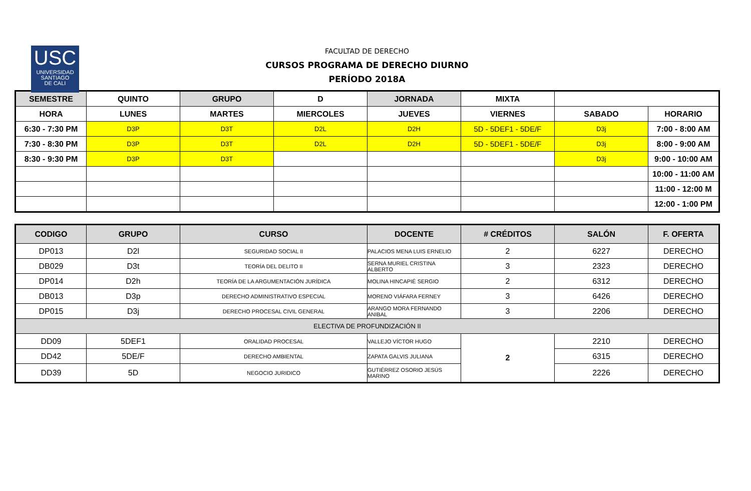USC
UNIVERSIDAD
SANTIAGO
DE CALI
FACULTAD DE DERECHO
CURSOS PROGRAMA DE DERECHO DIURNO
PERÍODO 2018A
| SEMESTRE | QUINTO | GRUPO | D | JORNADA | MIXTA | | |
| HORA | LUNES | MARTES | MIERCOLES | JUEVES | VIERNES | SABADO | HORARIO |
| 6:30 - 7:30 PM | D3P | D3T | D2L | D2H | 5D - 5DEF1 - 5DE/F | D3j | 7:00 - 8:00 AM |
| 7:30 - 8:30 PM | D3P | D3T | D2L | D2H | 5D - 5DEF1 - 5DE/F | D3j | 8:00 - 9:00 AM |
| 8:30 - 9:30 PM | D3P | D3T | | | | D3j | 9:00 - 10:00 AM |
| | | | | | | | 10:00 - 11:00 AM |
| | | | | | | | 11:00 - 12:00 M |
| | | | | | | | 12:00 - 1:00 PM |
| CODIGO | GRUPO | CURSO | DOCENTE | # CRÉDITOS | SALÓN | F. OFERTA |
| --- | --- | --- | --- | --- | --- | --- |
| DP013 | D2l | SEGURIDAD SOCIAL II | PALACIOS MENA LUIS ERNELIO | 2 | 6227 | DERECHO |
| DB029 | D3t | TEORÍA DEL DELITO II | SERNA MURIEL CRISTINA ALBERTO | 3 | 2323 | DERECHO |
| DP014 | D2h | TEORÍA DE LA ARGUMENTACIÓN JURÍDICA | MOLINA HINCAPIÉ SERGIO | 2 | 6312 | DERECHO |
| DB013 | D3p | DERECHO ADMINISTRATIVO ESPECIAL | MORENO VIÁFARA FERNEY | 3 | 6426 | DERECHO |
| DP015 | D3j | DERECHO PROCESAL CIVIL GENERAL | ARANGO MORA FERNANDO ANIBAL | 3 | 2206 | DERECHO |
| ELECTIVA DE PROFUNDIZACIÓN II | | | | | | |
| DD09 | 5DEF1 | ORALIDAD PROCESAL | VALLEJO VÍCTOR HUGO | 2 | 2210 | DERECHO |
| DD42 | 5DE/F | DERECHO AMBIENTAL | ZAPATA GALVIS JULIANA | | 6315 | DERECHO |
| DD39 | 5D | NEGOCIO JURIDICO | GUTIÉRREZ OSORIO JESÚS MARINO | | 2226 | DERECHO |